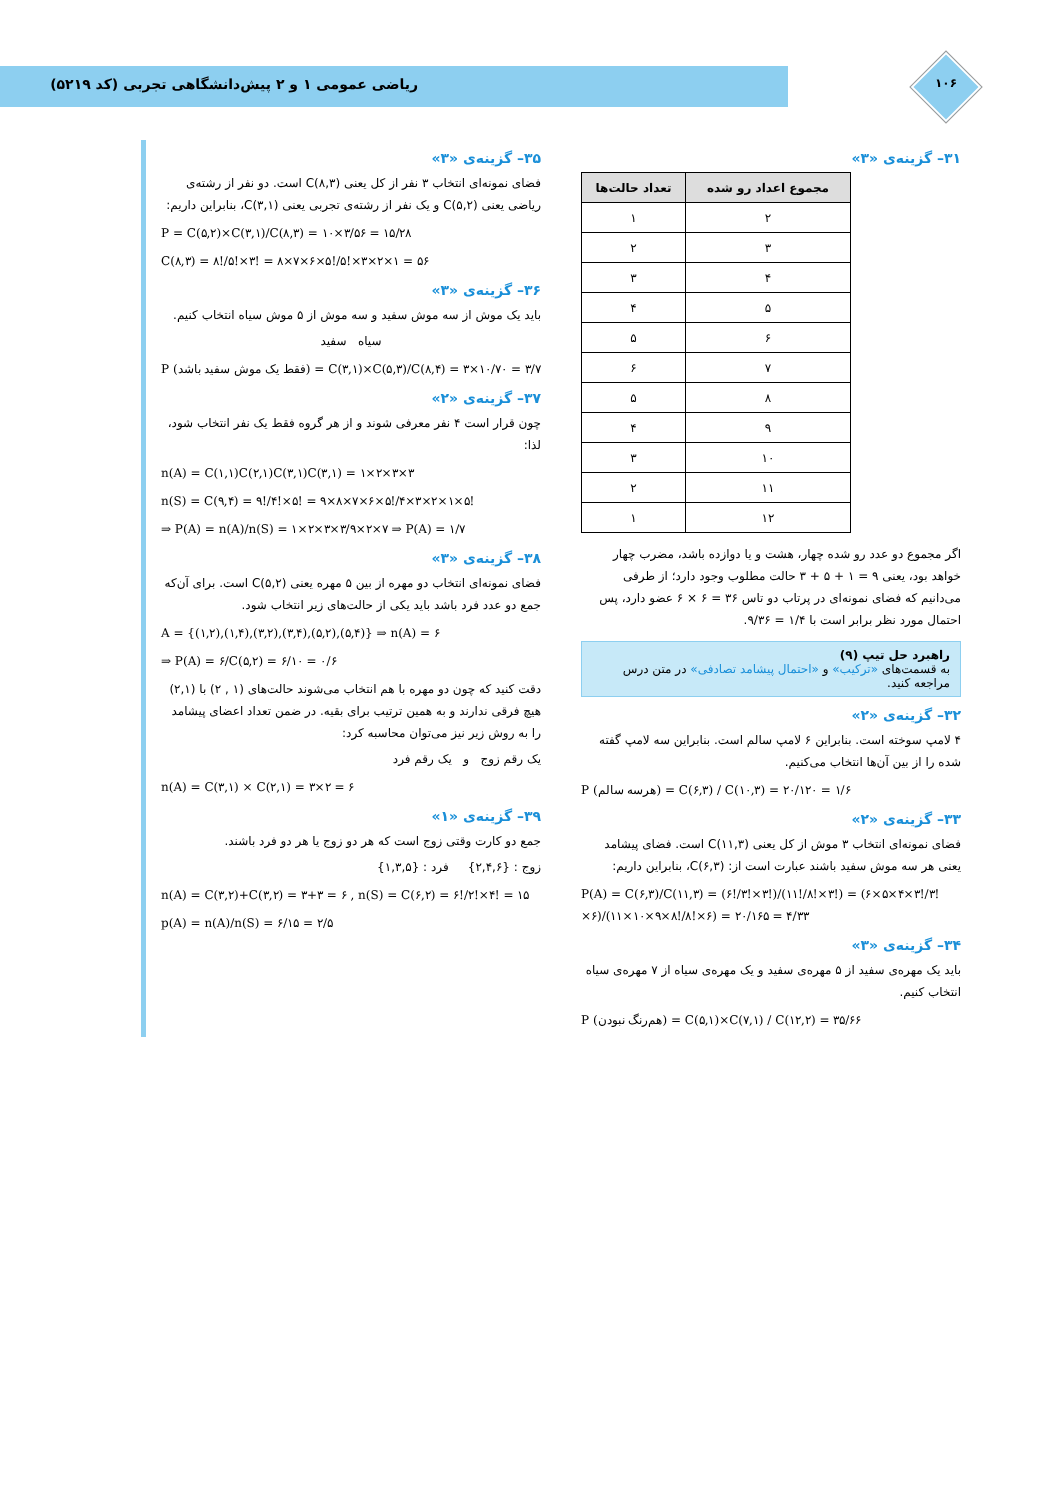ریاضی عمومی ۱ و ۲ پیش‌دانشگاهی تجربی (کد ۵۲۱۹)
۱۰۶
۳۱– گزینه‌ی «۳»
| مجموع اعداد رو شده | تعداد حالت‌ها |
| --- | --- |
| ۲ | ۱ |
| ۳ | ۲ |
| ۴ | ۳ |
| ۵ | ۴ |
| ۶ | ۵ |
| ۷ | ۶ |
| ۸ | ۵ |
| ۹ | ۴ |
| ۱۰ | ۳ |
| ۱۱ | ۲ |
| ۱۲ | ۱ |
اگر مجموع دو عدد رو شده چهار، هشت و یا دوازده باشد، مضرب چهار خواهد بود، یعنی ۹ = ۱ + ۵ + ۳ حالت مطلوب وجود دارد؛ از طرفی می‌دانیم که فضای نمونه‌ای در پرتاب دو تاس ۳۶ = ۶ × ۶ عضو دارد، پس احتمال مورد نظر برابر است با ۱/۴ = ۹/۳۶.
راهبرد حل تیپ (۹)
به قسمت‌های «ترکیب» و «احتمال پیشامد تصادفی» در متن درس مراجعه کنید.
۳۲– گزینه‌ی «۲»
۴ لامپ سوخته است. بنابراین ۶ لامپ سالم است. بنابراین سه لامپ گفته شده را از بین آن‌ها انتخاب می‌کنیم.
P (هرسه سالم) = C(۶,۳) / C(۱۰,۳) = ۲۰/۱۲۰ = ۱/۶
۳۳– گزینه‌ی «۲»
فضای نمونه‌ای انتخاب ۳ موش از کل یعنی C(۱۱,۳) است. فضای پیشامد یعنی هر سه موش سفید باشند عبارت است از: C(۶,۳)، بنابراین داریم:
P(A) = C(۶,۳)/C(۱۱,۳) = (۶!/۳!×۳!)/(۱۱!/۸!×۳!) = (۶×۵×۴×۳!/۳!×۶)/(۱۱×۱۰×۹×۸!/۸!×۶) = ۲۰/۱۶۵ = ۴/۳۳
۳۴– گزینه‌ی «۳»
باید یک مهره‌ی سفید از ۵ مهره‌ی سفید و یک مهره‌ی سیاه از ۷ مهره‌ی سیاه انتخاب کنیم.
P (هم‌رنگ نبودن) = C(۵,۱)×C(۷,۱) / C(۱۲,۲) = ۳۵/۶۶
۳۵– گزینه‌ی «۳»
فضای نمونه‌ای انتخاب ۳ نفر از کل یعنی C(۸,۳) است. دو نفر از رشته‌ی ریاضی یعنی C(۵,۲) و یک نفر از رشته‌ی تجربی یعنی C(۳,۱)، بنابراین داریم:
P = C(۵,۲)×C(۳,۱)/C(۸,۳) = ۱۰×۳/۵۶ = ۱۵/۲۸
C(۸,۳) = ۸!/۵!×۳! = ۸×۷×۶×۵!/۵!×۳×۲×۱ = ۵۶
۳۶– گزینه‌ی «۳»
باید یک موش از سه موش سفید و سه موش از ۵ موش سیاه انتخاب کنیم.
سیاه سفید
P (فقط یک موش سفید باشد) = C(۳,۱)×C(۵,۳)/C(۸,۴) = ۳×۱۰/۷۰ = ۳/۷
۳۷– گزینه‌ی «۲»
چون قرار است ۴ نفر معرفی شوند و از هر گروه فقط یک نفر انتخاب شود، لذا:
n(A) = C(۱,۱)C(۲,۱)C(۳,۱)C(۳,۱) = ۱×۲×۳×۳
n(S) = C(۹,۴) = ۹!/۴!×۵! = ۹×۸×۷×۶×۵!/۴×۳×۲×۱×۵!
⇒ P(A) = n(A)/n(S) = ۱×۲×۳×۳/۹×۲×۷ ⇒ P(A) = ۱/۷
۳۸– گزینه‌ی «۳»
فضای نمونه‌ای انتخاب دو مهره از بین ۵ مهره یعنی C(۵,۲) است. برای آن‌که جمع دو عدد فرد باشد باید یکی از حالت‌های زیر انتخاب شود.
A = {(۱,۲),(۱,۴),(۳,۲),(۳,۴),(۵,۲),(۵,۴)} ⇒ n(A) = ۶
⇒ P(A) = ۶/C(۵,۲) = ۶/۱۰ = ۰/۶
دقت کنید که چون دو مهره با هم انتخاب می‌شوند حالت‌های (۱ , ۲) با (۲,۱) هیچ فرقی ندارند و به همین ترتیب برای بقیه. در ضمن تعداد اعضای پیشامد را به روش زیر نیز می‌توان محاسبه کرد:
یک رقم زوج و یک رقم فرد
n(A) = C(۳,۱) × C(۲,۱) = ۳×۲ = ۶
۳۹– گزینه‌ی «۱»
جمع دو کارت وقتی زوج است که هر دو زوج یا هر دو فرد باشند.
زوج : {۲,۴,۶} فرد : {۱,۳,۵}
n(A) = C(۳,۲)+C(۳,۲) = ۳+۳ = ۶ , n(S) = C(۶,۲) = ۶!/۲!×۴! = ۱۵
p(A) = n(A)/n(S) = ۶/۱۵ = ۲/۵